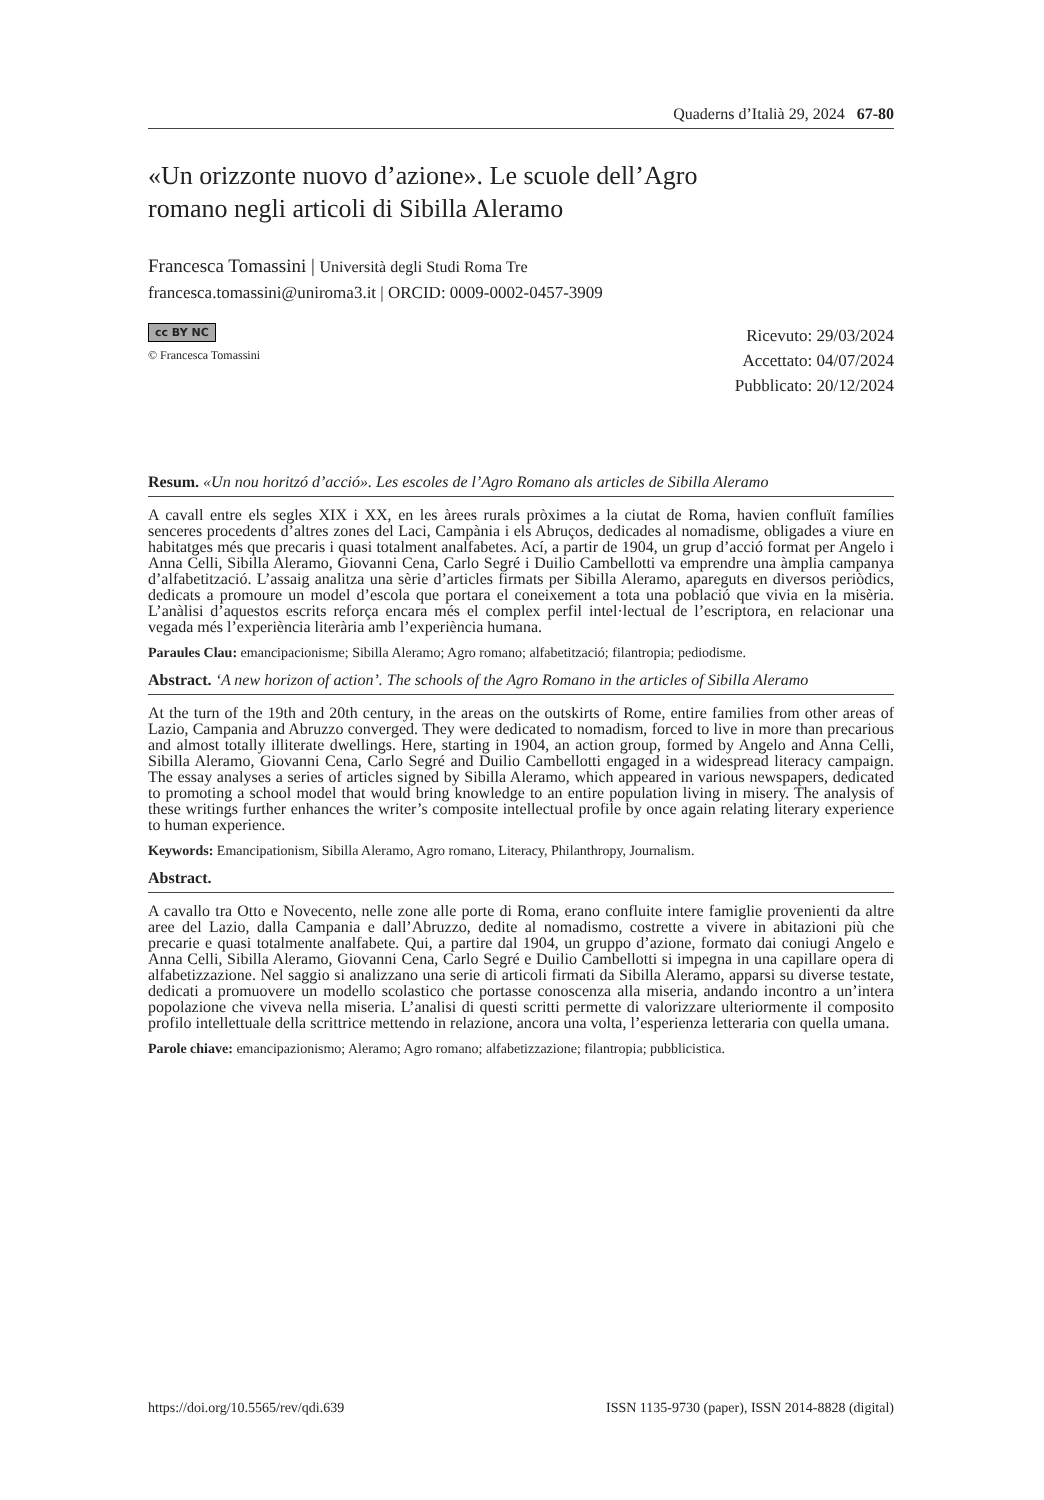Quaderns d’Italià 29, 2024 67-80
«Un orizzonte nuovo d’azione». Le scuole dell’Agro
romano negli articoli di Sibilla Aleramo
Francesca Tomassini | Università degli Studi Roma Tre
francesca.tomassini@uniroma3.it | ORCID: 0009-0002-0457-3909
cc BY NC
© Francesca Tomassini
Ricevuto: 29/03/2024
Accettato: 04/07/2024
Pubblicato: 20/12/2024
Resum. «Un nou horitzó d’acció». Les escoles de l’Agro Romano als articles de Sibilla Aleramo
A cavall entre els segles XIX i XX, en les àrees rurals pròximes a la ciutat de Roma, havien confluït famílies senceres procedents d’altres zones del Laci, Campània i els Abruços, dedicades al nomadisme, obligades a viure en habitatges més que precaris i quasi totalment analfabetes. Ací, a partir de 1904, un grup d’acció format per Angelo i Anna Celli, Sibilla Aleramo, Giovanni Cena, Carlo Segré i Duilio Cambellotti va emprendre una àmplia campanya d’alfabetització. L’assaig analitza una sèrie d’articles firmats per Sibilla Aleramo, apareguts en diversos periòdics, dedicats a promoure un model d’escola que portara el coneixement a tota una població que vivia en la misèria. L’anàlisi d’aquestos escrits reforça encara més el complex perfil intel·lectual de l’escriptora, en relacionar una vegada més l’experiència literària amb l’experiència humana.
Paraules Clau: emancipacionisme; Sibilla Aleramo; Agro romano; alfabetització; filantropia; pediodisme.
Abstract. ‘A new horizon of action’. The schools of the Agro Romano in the articles of Sibilla Aleramo
At the turn of the 19th and 20th century, in the areas on the outskirts of Rome, entire families from other areas of Lazio, Campania and Abruzzo converged. They were dedicated to nomadism, forced to live in more than precarious and almost totally illiterate dwellings. Here, starting in 1904, an action group, formed by Angelo and Anna Celli, Sibilla Aleramo, Giovanni Cena, Carlo Segré and Duilio Cambellotti engaged in a widespread literacy campaign. The essay analyses a series of articles signed by Sibilla Aleramo, which appeared in various newspapers, dedicated to promoting a school model that would bring knowledge to an entire population living in misery. The analysis of these writings further enhances the writer’s composite intellectual profile by once again relating literary experience to human experience.
Keywords: Emancipationism, Sibilla Aleramo, Agro romano, Literacy, Philanthropy, Journalism.
Abstract.
A cavallo tra Otto e Novecento, nelle zone alle porte di Roma, erano confluite intere famiglie provenienti da altre aree del Lazio, dalla Campania e dall’Abruzzo, dedite al nomadismo, costrette a vivere in abitazioni più che precarie e quasi totalmente analfabete. Qui, a partire dal 1904, un gruppo d’azione, formato dai coniugi Angelo e Anna Celli, Sibilla Aleramo, Giovanni Cena, Carlo Segré e Duilio Cambellotti si impegna in una capillare opera di alfabetizzazione. Nel saggio si analizzano una serie di articoli firmati da Sibilla Aleramo, apparsi su diverse testate, dedicati a promuovere un modello scolastico che portasse conoscenza alla miseria, andando incontro a un’intera popolazione che viveva nella miseria. L’analisi di questi scritti permette di valorizzare ulteriormente il composito profilo intellettuale della scrittrice mettendo in relazione, ancora una volta, l’esperienza letteraria con quella umana.
Parole chiave: emancipazionismo; Aleramo; Agro romano; alfabetizzazione; filantropia; pubblicistica.
https://doi.org/10.5565/rev/qdi.639 ISSN 1135-9730 (paper), ISSN 2014-8828 (digital)